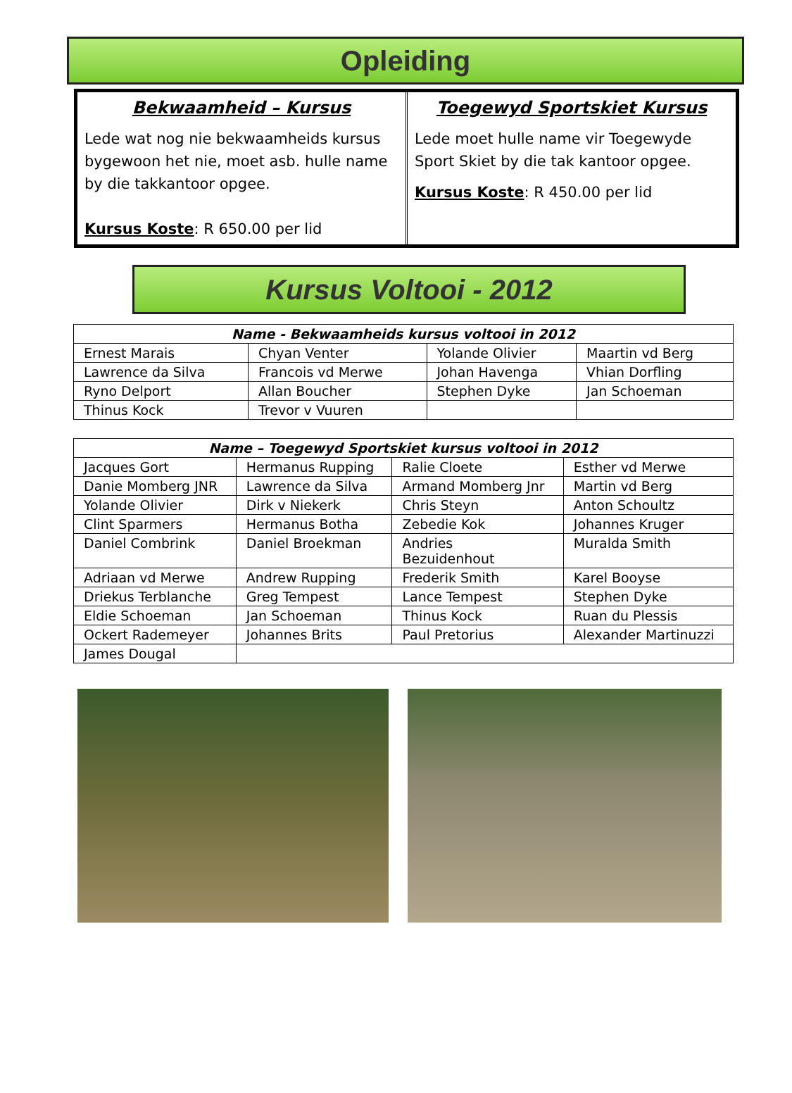Opleiding
Bekwaamheid – Kursus
Lede wat nog nie bekwaamheids kursus bygewoon het nie, moet asb. hulle name by die takkantoor opgee.
Kursus Koste: R 650.00 per lid
Toegewyd Sportskiet Kursus
Lede moet hulle name vir Toegewyde Sport Skiet by die tak kantoor opgee.
Kursus Koste: R 450.00 per lid
Kursus Voltooi - 2012
| Name - Bekwaamheids kursus voltooi in 2012 | | | |
| --- | --- | --- | --- |
| Ernest Marais | Chyan Venter | Yolande Olivier | Maartin vd Berg |
| Lawrence da Silva | Francois vd Merwe | Johan Havenga | Vhian Dorfling |
| Ryno Delport | Allan Boucher | Stephen Dyke | Jan Schoeman |
| Thinus Kock | Trevor v Vuuren | | |
| Name – Toegewyd Sportskiet kursus voltooi in 2012 | | | |
| --- | --- | --- | --- |
| Jacques Gort | Hermanus Rupping | Ralie Cloete | Esther vd Merwe |
| Danie Momberg JNR | Lawrence da Silva | Armand Momberg Jnr | Martin vd Berg |
| Yolande Olivier | Dirk v Niekerk | Chris Steyn | Anton Schoultz |
| Clint Sparmers | Hermanus Botha | Zebedie Kok | Johannes Kruger |
| Daniel Combrink | Daniel Broekman | Andries Bezuidenhout | Muralda Smith |
| Adriaan vd Merwe | Andrew Rupping | Frederik Smith | Karel Booyse |
| Driekus Terblanche | Greg Tempest | Lance Tempest | Stephen Dyke |
| Eldie Schoeman | Jan Schoeman | Thinus Kock | Ruan du Plessis |
| Ockert Rademeyer | Johannes Brits | Paul Pretorius | Alexander Martinuzzi |
| James Dougal | | | |